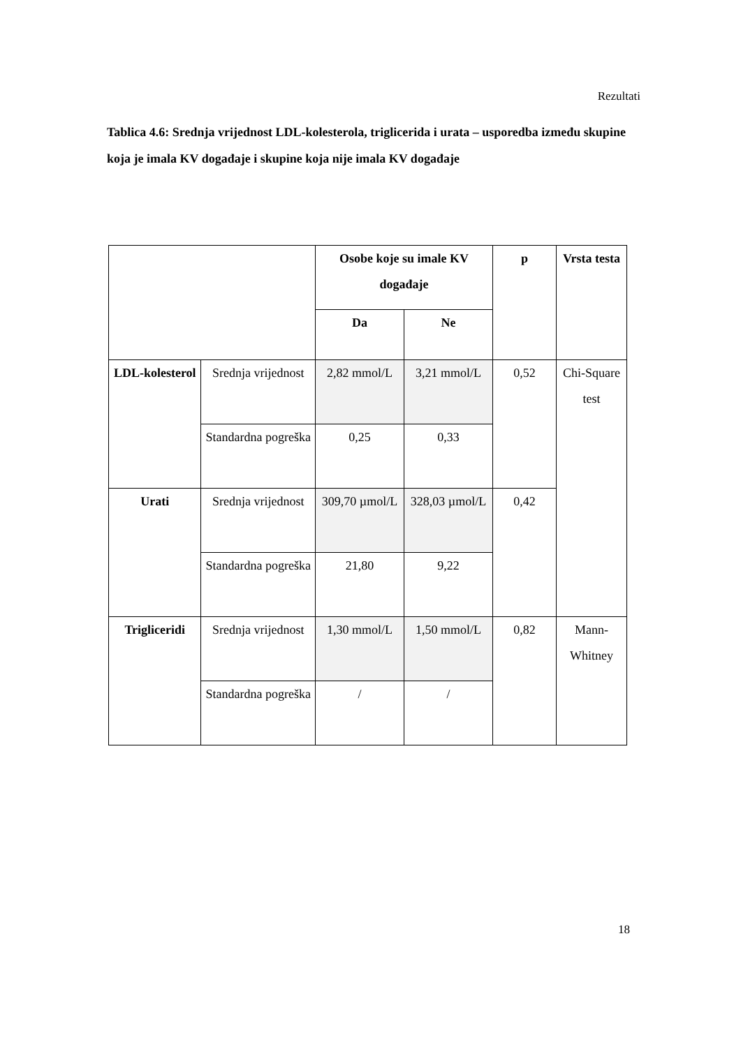Rezultati
Tablica 4.6: Srednja vrijednost LDL-kolesterola, triglicerida i urata – usporedba između skupine koja je imala KV događaje i skupine koja nije imala KV događaje
| | | Osobe koje su imale KV događaje | | p | Vrsta testa |
| --- | --- | --- | --- | --- | --- |
| | | Da | Ne | | |
| LDL-kolesterol | Srednja vrijednost | 2,82 mmol/L | 3,21 mmol/L | 0,52 | Chi-Square test |
| | Standardna pogreška | 0,25 | 0,33 | | |
| Urati | Srednja vrijednost | 309,70 µmol/L | 328,03 µmol/L | 0,42 | |
| | Standardna pogreška | 21,80 | 9,22 | | |
| Trigliceridi | Srednja vrijednost | 1,30 mmol/L | 1,50 mmol/L | 0,82 | Mann-Whitney |
| | Standardna pogreška | / | / | | |
18